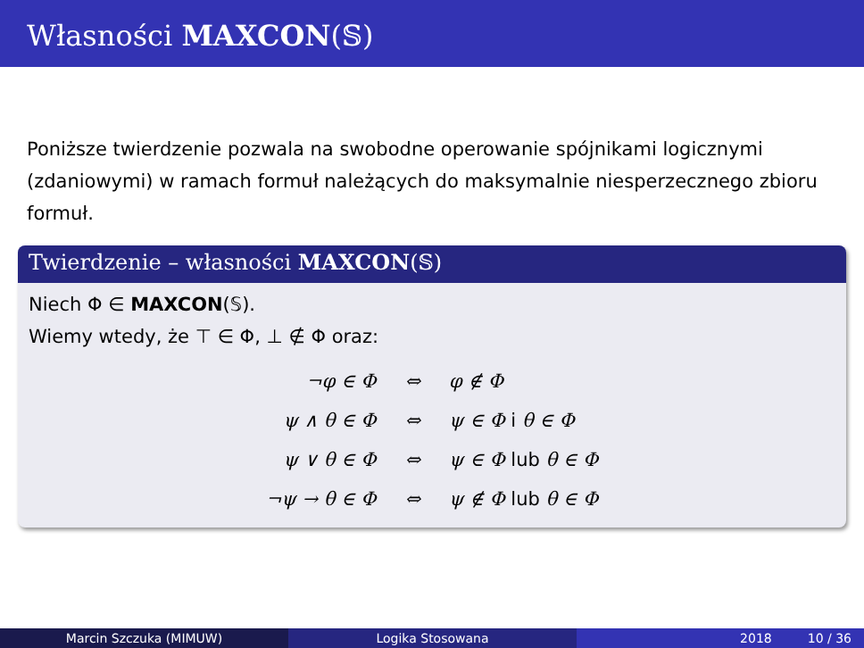Własności MAXCON(𝕊)
Poniższe twierdzenie pozwala na swobodne operowanie spójnikami logicznymi (zdaniowymi) w ramach formuł należących do maksymalnie niesperzecznego zbioru formuł.
Twierdzenie – własności MAXCON(𝕊)
Niech Φ ∈ MAXCON(𝕊).
Wiemy wtedy, że ⊤ ∈ Φ, ⊥ ∉ Φ oraz:
| ¬φ ∈ Φ | ⇔ | φ ∉ Φ |
| ψ ∧ θ ∈ Φ | ⇔ | ψ ∈ Φ i θ ∈ Φ |
| ψ ∨ θ ∈ Φ | ⇔ | ψ ∈ Φ lub θ ∈ Φ |
| ¬ψ → θ ∈ Φ | ⇔ | ψ ∉ Φ lub θ ∈ Φ |
Marcin Szczuka (MIMUW) Logika Stosowana 2018 10 / 36